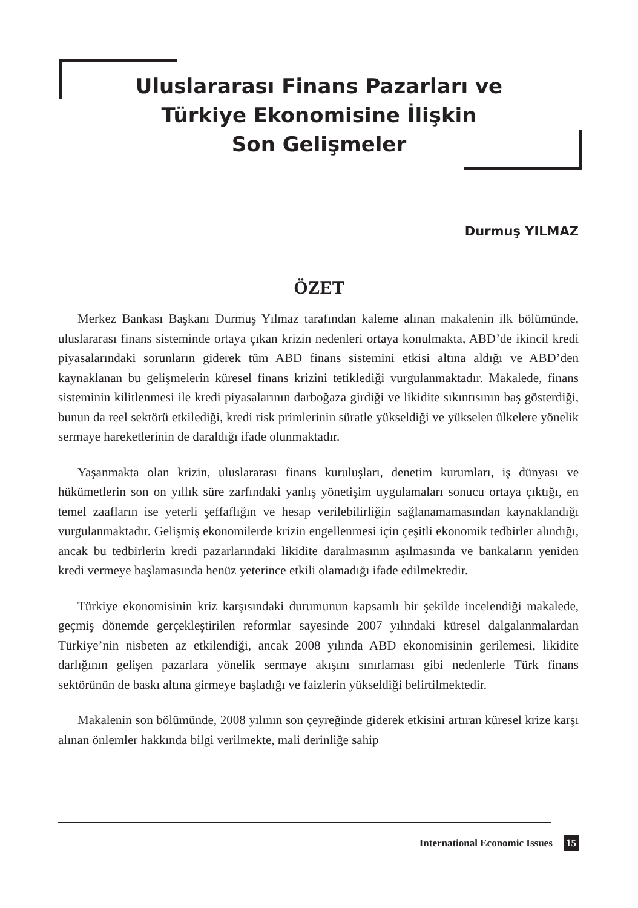Uluslararası Finans Pazarları ve
Türkiye Ekonomisine İlişkin
Son Gelişmeler
Durmuş YILMAZ
ÖZET
Merkez Bankası Başkanı Durmuş Yılmaz tarafından kaleme alınan makalenin ilk bölümünde, uluslararası finans sisteminde ortaya çıkan krizin nedenleri ortaya konulmakta, ABD’de ikincil kredi piyasalarındaki sorunların giderek tüm ABD finans sistemini etkisi altına aldığı ve ABD’den kaynaklanan bu gelişmelerin küresel finans krizini tetiklediği vurgulanmaktadır. Makalede, finans sisteminin kilitlenmesi ile kredi piyasalarının darboğaza girdiği ve likidite sıkıntısının baş gösterdiği, bunun da reel sektörü etkilediği, kredi risk primlerinin süratle yükseldiği ve yükselen ülkelere yönelik sermaye hareketlerinin de daraldığı ifade olunmaktadır.
Yaşanmakta olan krizin, uluslararası finans kuruluşları, denetim kurumları, iş dünyası ve hükümetlerin son on yıllık süre zarfındaki yanlış yönetişim uygulamaları sonucu ortaya çıktığı, en temel zaafların ise yeterli şeffaflığın ve hesap verilebilirliğin sağlanamamasından kaynaklandığı vurgulanmaktadır. Gelişmiş ekonomilerde krizin engellenmesi için çeşitli ekonomik tedbirler alındığı, ancak bu tedbirlerin kredi pazarlarındaki likidite daralmasının aşılmasında ve bankaların yeniden kredi vermeye başlamasında henüz yeterince etkili olamadığı ifade edilmektedir.
Türkiye ekonomisinin kriz karşısındaki durumunun kapsamlı bir şekilde incelendiği makalede, geçmiş dönemde gerçekleştirilen reformlar sayesinde 2007 yılındaki küresel dalgalanmalardan Türkiye’nin nisbeten az etkilendiği, ancak 2008 yılında ABD ekonomisinin gerilemesi, likidite darlığının gelişen pazarlara yönelik sermaye akışını sınırlaması gibi nedenlerle Türk finans sektörünün de baskı altına girmeye başladığı ve faizlerin yükseldiği belirtilmektedir.
Makalenin son bölümünde, 2008 yılının son çeyreğinde giderek etkisini artıran küresel krize karşı alınan önlemler hakkında bilgi verilmekte, mali derinliğe sahip
International Economic Issues 15